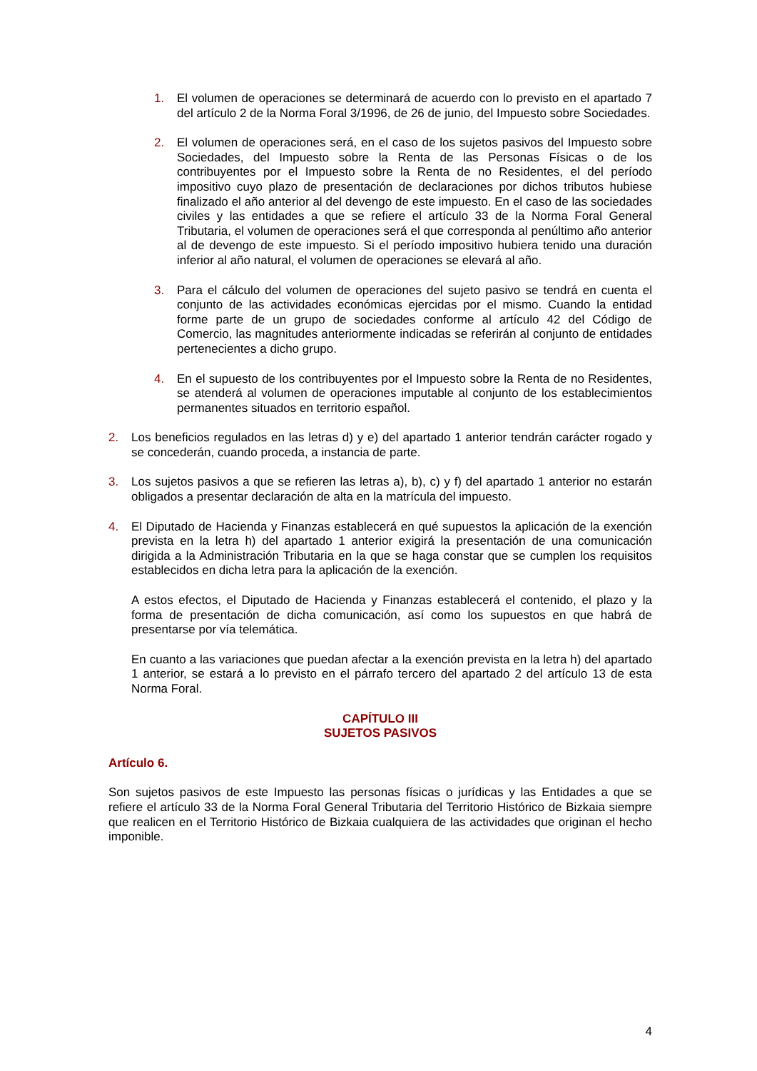1. El volumen de operaciones se determinará de acuerdo con lo previsto en el apartado 7 del artículo 2 de la Norma Foral 3/1996, de 26 de junio, del Impuesto sobre Sociedades.
2. El volumen de operaciones será, en el caso de los sujetos pasivos del Impuesto sobre Sociedades, del Impuesto sobre la Renta de las Personas Físicas o de los contribuyentes por el Impuesto sobre la Renta de no Residentes, el del período impositivo cuyo plazo de presentación de declaraciones por dichos tributos hubiese finalizado el año anterior al del devengo de este impuesto. En el caso de las sociedades civiles y las entidades a que se refiere el artículo 33 de la Norma Foral General Tributaria, el volumen de operaciones será el que corresponda al penúltimo año anterior al de devengo de este impuesto. Si el período impositivo hubiera tenido una duración inferior al año natural, el volumen de operaciones se elevará al año.
3. Para el cálculo del volumen de operaciones del sujeto pasivo se tendrá en cuenta el conjunto de las actividades económicas ejercidas por el mismo. Cuando la entidad forme parte de un grupo de sociedades conforme al artículo 42 del Código de Comercio, las magnitudes anteriormente indicadas se referirán al conjunto de entidades pertenecientes a dicho grupo.
4. En el supuesto de los contribuyentes por el Impuesto sobre la Renta de no Residentes, se atenderá al volumen de operaciones imputable al conjunto de los establecimientos permanentes situados en territorio español.
2. Los beneficios regulados en las letras d) y e) del apartado 1 anterior tendrán carácter rogado y se concederán, cuando proceda, a instancia de parte.
3. Los sujetos pasivos a que se refieren las letras a), b), c) y f) del apartado 1 anterior no estarán obligados a presentar declaración de alta en la matrícula del impuesto.
4. El Diputado de Hacienda y Finanzas establecerá en qué supuestos la aplicación de la exención prevista en la letra h) del apartado 1 anterior exigirá la presentación de una comunicación dirigida a la Administración Tributaria en la que se haga constar que se cumplen los requisitos establecidos en dicha letra para la aplicación de la exención.
A estos efectos, el Diputado de Hacienda y Finanzas establecerá el contenido, el plazo y la forma de presentación de dicha comunicación, así como los supuestos en que habrá de presentarse por vía telemática.
En cuanto a las variaciones que puedan afectar a la exención prevista en la letra h) del apartado 1 anterior, se estará a lo previsto en el párrafo tercero del apartado 2 del artículo 13 de esta Norma Foral.
CAPÍTULO III
SUJETOS PASIVOS
Artículo 6.
Son sujetos pasivos de este Impuesto las personas físicas o jurídicas y las Entidades a que se refiere el artículo 33 de la Norma Foral General Tributaria del Territorio Histórico de Bizkaia siempre que realicen en el Territorio Histórico de Bizkaia cualquiera de las actividades que originan el hecho imponible.
4